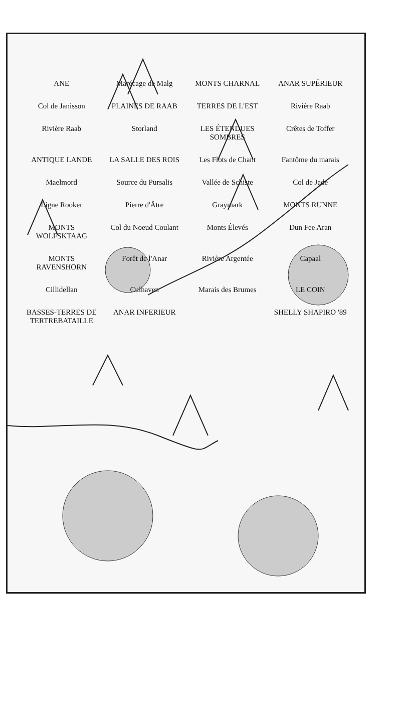ANE Marécage de Malg MONTS CHARNAL ANAR SUPÉRIEUR Col de Janisson PLAINES DE RAAB TERRES DE L'EST Rivière Raab Rivière Raab Storland LES ÉTENDUES SOMBRES Crêtes de Toffer ANTIQUE LANDE LA SALLE DES ROIS Les Flots de Chant Fantôme du marais Maelmord Source du Pursalis Vallée de Schiste Col de Jade Ligne Rooker Pierre d'Âtre Graymark MONTS RUNNE MONTS WOLFSKTAAG Col du Noeud Coulant Monts Élevés Dun Fee Aran MONTS RAVENSHORN Forêt de l'Anar Rivière Argentée Capaal Cillidellan Culhaven Marais des Brumes LE COIN BASSES-TERRES DE TERTREBATAILLE ANAR INFERIEUR SHELLY SHAPIRO '89